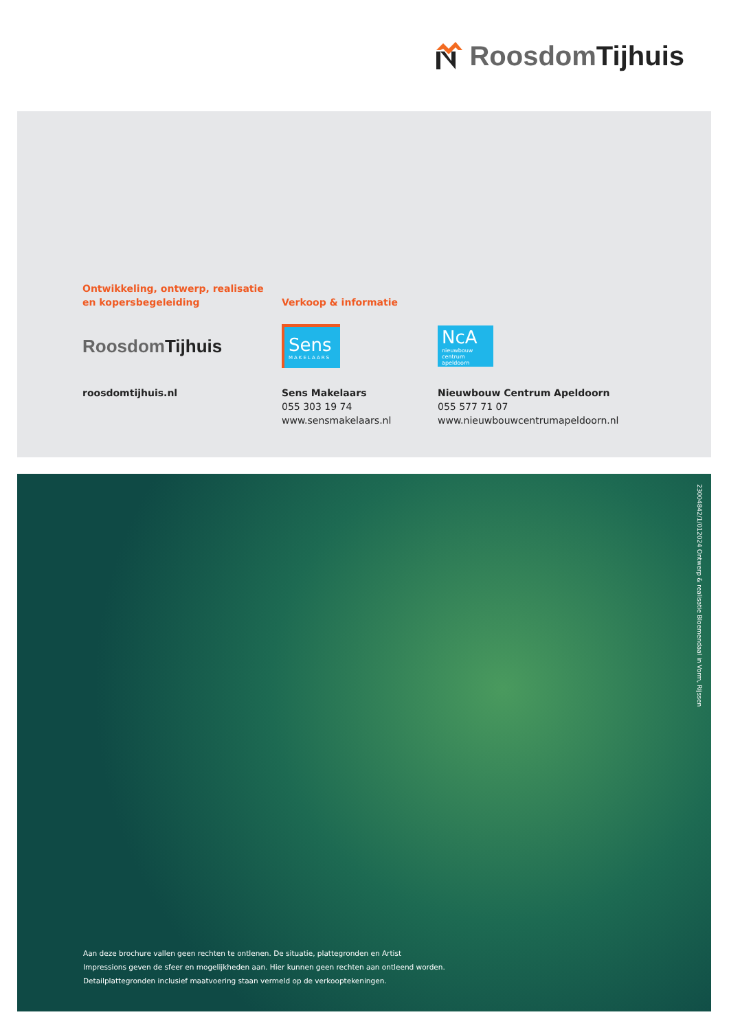Roosdom Tijhuis
Ontwikkeling, ontwerp, realisatie
en kopersbegeleiding
Roosdom Tijhuis
roosdomtijhuis.nl
Verkoop & informatie
Sens
MAKELAARS
Sens Makelaars
055 303 19 74
www.sensmakelaars.nl
NcA
nieuwbouw centrum apeldoorn
Nieuwbouw Centrum Apeldoorn
055 577 71 07
www.nieuwbouwcentrumapeldoorn.nl
23004842/1/012024 Ontwerp & realisatie Bloemendaal in Vorm, Rijssen
Aan deze brochure vallen geen rechten te ontlenen. De situatie, plattegronden en Artist
Impressions geven de sfeer en mogelijkheden aan. Hier kunnen geen rechten aan ontleend worden.
Detailplattegronden inclusief maatvoering staan vermeld op de verkooptekeningen.